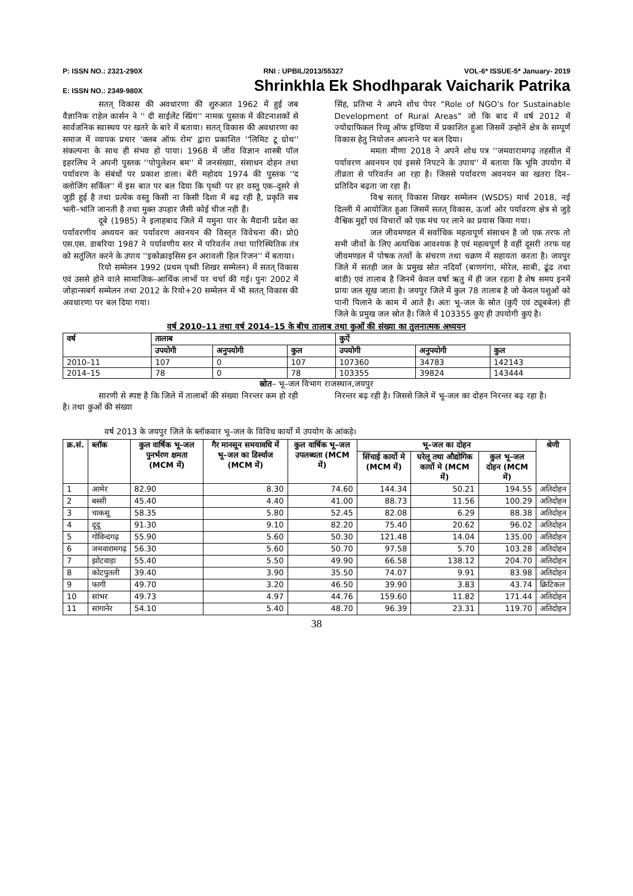P: ISSN NO.: 2321-290X RNI : UPBIL/2013/55327 VOL-6* ISSUE-5* January- 2019
E: ISSN NO.: 2349-980X Shrinkhla Ek Shodhparak Vaicharik Patrika
सतत् विकास की अवधारणा की शुरुआत 1962 में हुई जब वैज्ञानिक राहेल कार्सन ने '' दी साईलेंट स्प्रिंग'' नामक पुस्तक में कीटनाशकों से सार्वजनिक स्वास्थय पर खतरे के बारे में बताया। सतत् विकास की अवधारणा का समाज में व्यापक प्रचार 'क्लब ऑफ रोम' द्वारा प्रकाशित ''लिमिट टू ग्रोथ'' संकल्पना के साथ ही संभव हो पाया। 1968 में जीव विज्ञान शास्त्री पॉल इहरलिच ने अपनी पुस्तक ''पोपुलेशन बम'' में जनसंख्या, संसाधन दोहन तथा पर्यावरण के संबंधों पर प्रकाश डाला। बेरी महोदय 1974 की पुस्तक ''द क्लोजिंग सर्किल'' में इस बात पर बल दिया कि पृथ्वी पर हर वस्तु एक–दूसरे से जुड़ी हुई है तथा प्रत्येक वस्तु किसी ना किसी दिशा में बढ़ रही है, प्रकृति सब भली–भांति जानती है तथा मुक्त उपहार जैसी कोई चीज नही हैं।
दूबे (1985) ने इलाहबाद जिले में यमुना पार के मैदानी प्रदेश का पर्यावरणीय अध्ययन कर पर्यावरण अवनयन की विस्तृत विवेचना की। प्रो0 एस.एस. डाबरिया 1987 ने पर्यावणीय स्तर में परिवर्तन तथा पारिस्थितिक तंत्र को सतुंलित करने के उपाय ''इकोक्राइसिस इन अरावली हिल रिजन'' में बताया।
रियो सम्मेलन 1992 (प्रथम पृथ्वी शिखर सम्मेलन) में सतत् विकास एवं उससे होने वाले सामाजिक–आर्थिक लाभों पर चर्चा की गई। पुनः 2002 में जोहान्सबर्ग सम्मेलन तथा 2012 के रियो+20 सम्मेलन में भी सतत् विकास की अवधारणा पर बल दिया गया।
सिंह, प्रतिभा ने अपने शोध पेपर “Role of NGO's for Sustainable Development of Rural Areas” जो कि बाद में वर्ष 2012 में ज्योग्राफिकल रिव्यू ऑफ इण्डिया में प्रकाशित हुआ जिसमें उन्होनें क्षेत्र के सम्पूर्ण विकास हेतु नियोजन अपनाने पर बल दिया।
ममता मीणा 2018 ने अपने शोध पत्र ''जमवारामगढ़ तहसील में पर्यावरण अवनयन एवं इससे निपटने के उपाय'' में बताया कि भूमि उपयोग में तीव्रता से परिवर्तन आ रहा है। जिससे पर्यावरण अवनयन का खतरा दिन–प्रतिदिन बढ़ता जा रहा हैं।
विश्व सतत् विकास शिखर सम्मेलन (WSDS) मार्च 2018, नई दिल्ली में आयोजित हुआ जिसमें सतत् विकास, ऊर्जा ओर पर्यावरण क्षेत्र से जुड़े वैश्विक मुद्दों एवं विचारों को एक मंच पर लाने का प्रयास किया गया।
जल जीवमण्डल में सर्वाधिक महत्वपूर्ण संसाधन है जो एक तरफ तो सभी जीवों के लिए अत्यधिक आवश्यक है एवं महत्वपूर्ण है वहीं दूसरी तरफ यह जीवमण्डल में पोषक तत्वों के संचरण तथा चक्रण में सहायता करता है। जयपुर जिले में सतही जल के प्रमुख स्रोत नदियाँ (बाणगंगा, मोरेल, साबी, ढूंढ तथा बांडी) एवं तालाब है जिनमें केवल वर्षा ऋतु में ही जल रहता है शेष समय इनमें प्रायः जल सूख जाता है। जयपुर जिले में कुल 78 तालाब है जो केवल पशुओं को पानी पिलाने के काम में आते है। अतः भू–जल के स्रोत (कुएँ एवं ट्यूबबेल) ही जिले के प्रमुख जल स्रोत है। जिले में 103355 कुए ही उपयोगी कुएं है।
वर्ष 2010–11 तथा वर्ष 2014–15 के बीच तालाब तथा कुओं की संख्या का तुलनात्मक अध्ययन
| वर्ष | तालाब | | | कुऐं | | |
| --- | --- | --- | --- | --- | --- | --- |
| | उपयोगी | अनुपयोगी | कुल | उपयोगी | अनुपयोगी | कुल |
| 2010–11 | 107 | 0 | 107 | 107360 | 34783 | 142143 |
| 2014–15 | 78 | 0 | 78 | 103355 | 39824 | 143444 |
स्रोत– भू–जल विभाग राजस्थान,जयपुर
सारणी से स्पष्ट है कि जिले में तालाबों की संख्या निरन्तर कम हो रही है। तथा कुओं की संख्या
निरन्तर बढ़ रही है। जिससे जिले में भू–जल का दोहन निरन्तर बढ़ रहा है।
वर्ष 2013 के जयपुर जिले के ब्लॉकवार भू–जल के विविध कार्यो में उपयोग के आंकड़े।
| क्र.सं. | ब्लॉक | कुल वार्षिक भू–जल पुनर्भरण क्षमता (MCM में) | गैर मानसून समयावधि में भू–जल का डिर्स्चाज (MCM में) | कुल वार्षिक भू–जल उपलब्धता (MCM में) | भू–जल का दोहन | | | श्रेणी |
| --- | --- | --- | --- | --- | --- | --- | --- | --- |
| | | | | | सिंचाई कार्यो मे (MCM में) | घरेलू तथा औद्योगिक कार्यो मे (MCM में) | कुल भू–जल दोहन (MCM में) | |
| 1 | आमेर | 82.90 | 8.30 | 74.60 | 144.34 | 50.21 | 194.55 | अतिदोहन |
| 2 | बस्सी | 45.40 | 4.40 | 41.00 | 88.73 | 11.56 | 100.29 | अतिदोहन |
| 3 | चाकसू | 58.35 | 5.80 | 52.45 | 82.08 | 6.29 | 88.38 | अतिदोहन |
| 4 | दूदू | 91.30 | 9.10 | 82.20 | 75.40 | 20.62 | 96.02 | अतिदोहन |
| 5 | गोविन्दगढ़ | 55.90 | 5.60 | 50.30 | 121.48 | 14.04 | 135.00 | अतिदोहन |
| 6 | जमवारामगढ़ | 56.30 | 5.60 | 50.70 | 97.58 | 5.70 | 103.28 | अतिदोहन |
| 7 | झोटवाड़ा | 55.40 | 5.50 | 49.90 | 66.58 | 138.12 | 204.70 | अतिदोहन |
| 8 | कोटपुतली | 39.40 | 3.90 | 35.50 | 74.07 | 9.91 | 83.98 | अतिदोहन |
| 9 | फागी | 49.70 | 3.20 | 46.50 | 39.90 | 3.83 | 43.74 | क्रिटिकल |
| 10 | सांभर | 49.73 | 4.97 | 44.76 | 159.60 | 11.82 | 171.44 | अतिदोहन |
| 11 | सांगानेर | 54.10 | 5.40 | 48.70 | 96.39 | 23.31 | 119.70 | अतिदोहन |
38